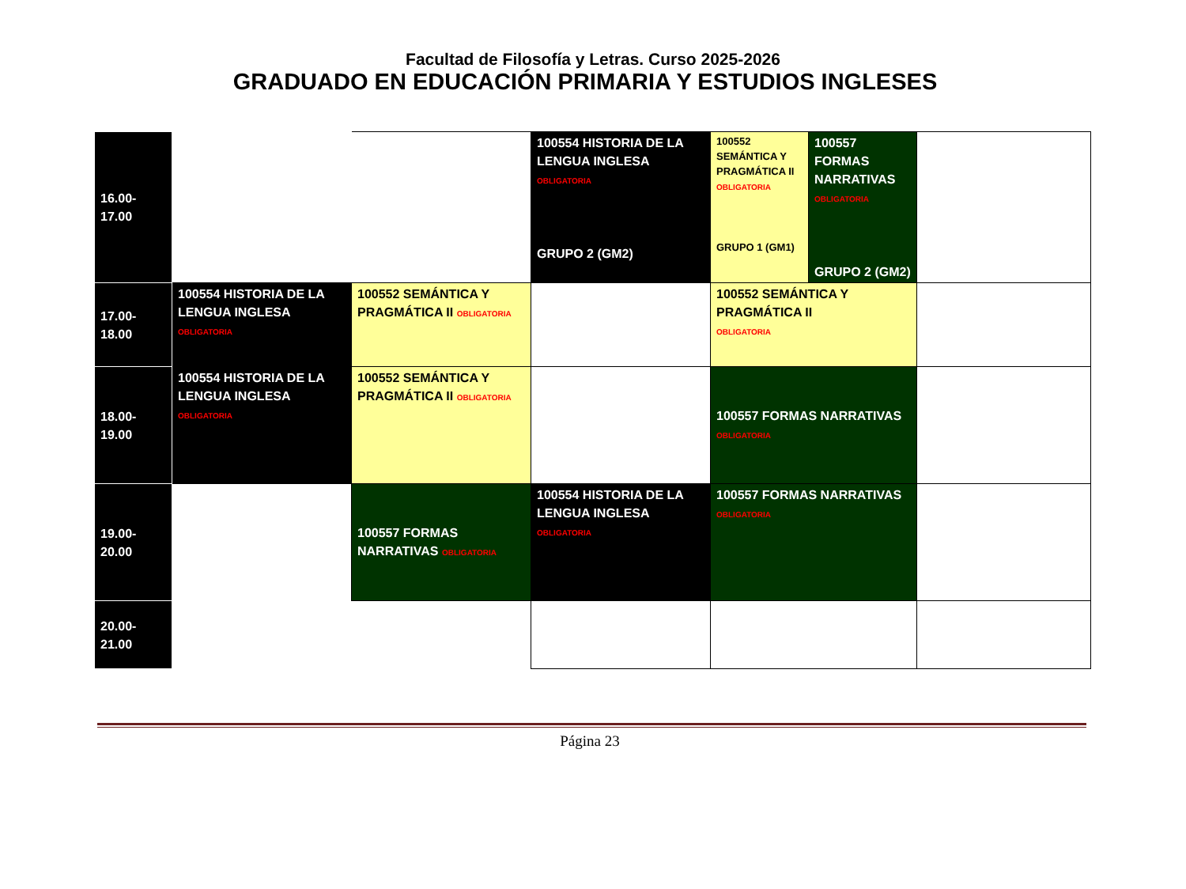Facultad de Filosofía y Letras. Curso 2025-2026
GRADUADO EN EDUCACIÓN PRIMARIA Y ESTUDIOS INGLESES
| 16.00-17.00 | | | 100554 HISTORIA DE LA LENGUA INGLESA OBLIGATORIA GRUPO 2 (GM2) | 100552 SEMÁNTICA Y PRAGMÁTICA II OBLIGATORIA GRUPO 1 (GM1) | 100557 FORMAS NARRATIVAS OBLIGATORIA GRUPO 2 (GM2) | |
| 17.00-18.00 | 100554 HISTORIA DE LA LENGUA INGLESA OBLIGATORIA | 100552 SEMÁNTICA Y PRAGMÁTICA II OBLIGATORIA | | 100552 SEMÁNTICA Y PRAGMÁTICA II OBLIGATORIA | | |
| 18.00-19.00 | 100554 HISTORIA DE LA LENGUA INGLESA OBLIGATORIA | 100552 SEMÁNTICA Y PRAGMÁTICA II OBLIGATORIA | | 100557 FORMAS NARRATIVAS OBLIGATORIA | | |
| 19.00-20.00 | | 100557 FORMAS NARRATIVAS OBLIGATORIA | 100554 HISTORIA DE LA LENGUA INGLESA OBLIGATORIA | 100557 FORMAS NARRATIVAS OBLIGATORIA | | |
| 20.00-21.00 | | | | | | |
Página 23